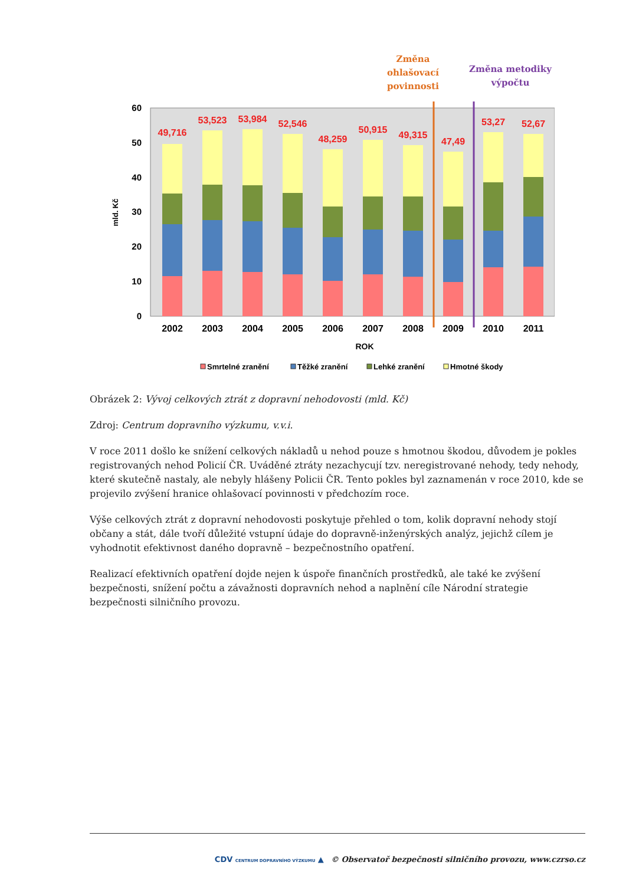Změna
ohlašovací
povinnosti
Změna metodiky
výpočtu
60
50
40
30
20
10
0
mld. Kč
49,716
2002
53,523
2003
53,984
2004
52,546
2005
48,259
2006
50,915
2007
49,315
2008
47,49
2009
53,27
2010
52,67
2011
ROK
Smrtelné zranění
Těžké zranění
Lehké zranění
Hmotné škody
Obrázek 2: Vývoj celkových ztrát z dopravní nehodovosti (mld. Kč)
Zdroj: Centrum dopravního výzkumu, v.v.i.
V roce 2011 došlo ke snížení celkových nákladů u nehod pouze s hmotnou škodou, důvodem je pokles registrovaných nehod Policií ČR. Uváděné ztráty nezachycují tzv. neregistrované nehody, tedy nehody, které skutečně nastaly, ale nebyly hlášeny Policii ČR. Tento pokles byl zaznamenán v roce 2010, kde se projevilo zvýšení hranice ohlašovací povinnosti v předchozím roce.
Výše celkových ztrát z dopravní nehodovosti poskytuje přehled o tom, kolik dopravní nehody stojí občany a stát, dále tvoří důležité vstupní údaje do dopravně-inženýrských analýz, jejichž cílem je vyhodnotit efektivnost daného dopravně – bezpečnostního opatření.
Realizací efektivních opatření dojde nejen k úspoře finančních prostředků, ale také ke zvýšení bezpečnosti, snížení počtu a závažnosti dopravních nehod a naplnění cíle Národní strategie bezpečnosti silničního provozu.
CDV CENTRUM DOPRAVNÍHO VÝZKUMU ▲ © Observatoř bezpečnosti silničního provozu, www.czrso.cz